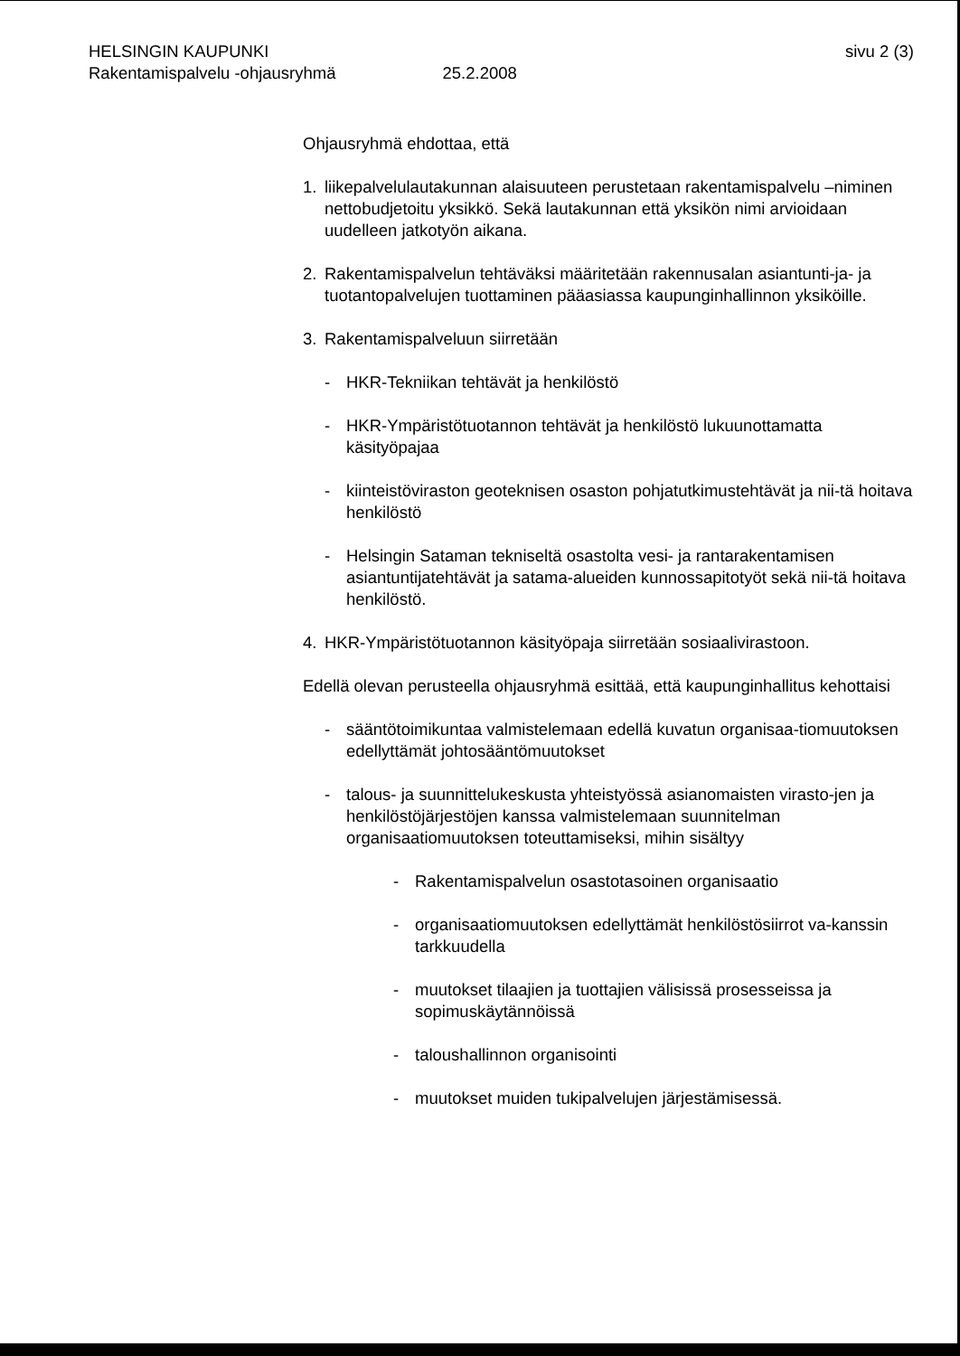HELSINGIN KAUPUNKI sivu 2 (3)
Rakentamispalvelu -ohjausryhmä 25.2.2008
Ohjausryhmä ehdottaa, että
1. liikepalvelulautakunnan alaisuuteen perustetaan rakentamispalvelu –niminen nettobudjetoitu yksikkö. Sekä lautakunnan että yksikön nimi arvioidaan uudelleen jatkotyön aikana.
2. Rakentamispalvelun tehtäväksi määritetään rakennusalan asiantunti-ja- ja tuotantopalvelujen tuottaminen pääasiassa kaupunginhallinnon yksiköille.
3. Rakentamispalveluun siirretään
- HKR-Tekniikan tehtävät ja henkilöstö
- HKR-Ympäristötuotannon tehtävät ja henkilöstö lukuunottamatta käsityöpajaa
- kiinteistöviraston geoteknisen osaston pohjatutkimustehtävät ja nii-tä hoitava henkilöstö
- Helsingin Sataman tekniseltä osastolta vesi- ja rantarakentamisen asiantuntijatehtävät ja satama-alueiden kunnossapitotyöt sekä nii-tä hoitava henkilöstö.
4. HKR-Ympäristötuotannon käsityöpaja siirretään sosiaalivirastoon.
Edellä olevan perusteella ohjausryhmä esittää, että kaupunginhallitus kehottaisi
- sääntötoimikuntaa valmistelemaan edellä kuvatun organisaa-tiomuutoksen edellyttämät johtosääntömuutokset
- talous- ja suunnittelukeskusta yhteistyössä asianomaisten virasto-jen ja henkilöstöjärjestöjen kanssa valmistelemaan suunnitelman organisaatiomuutoksen toteuttamiseksi, mihin sisältyy
- Rakentamispalvelun osastotasoinen organisaatio
- organisaatiomuutoksen edellyttämät henkilöstösiirrot va-kanssin tarkkuudella
- muutokset tilaajien ja tuottajien välisissä prosesseissa ja sopimuskäytännöissä
- taloushallinnon organisointi
- muutokset muiden tukipalvelujen järjestämisessä.